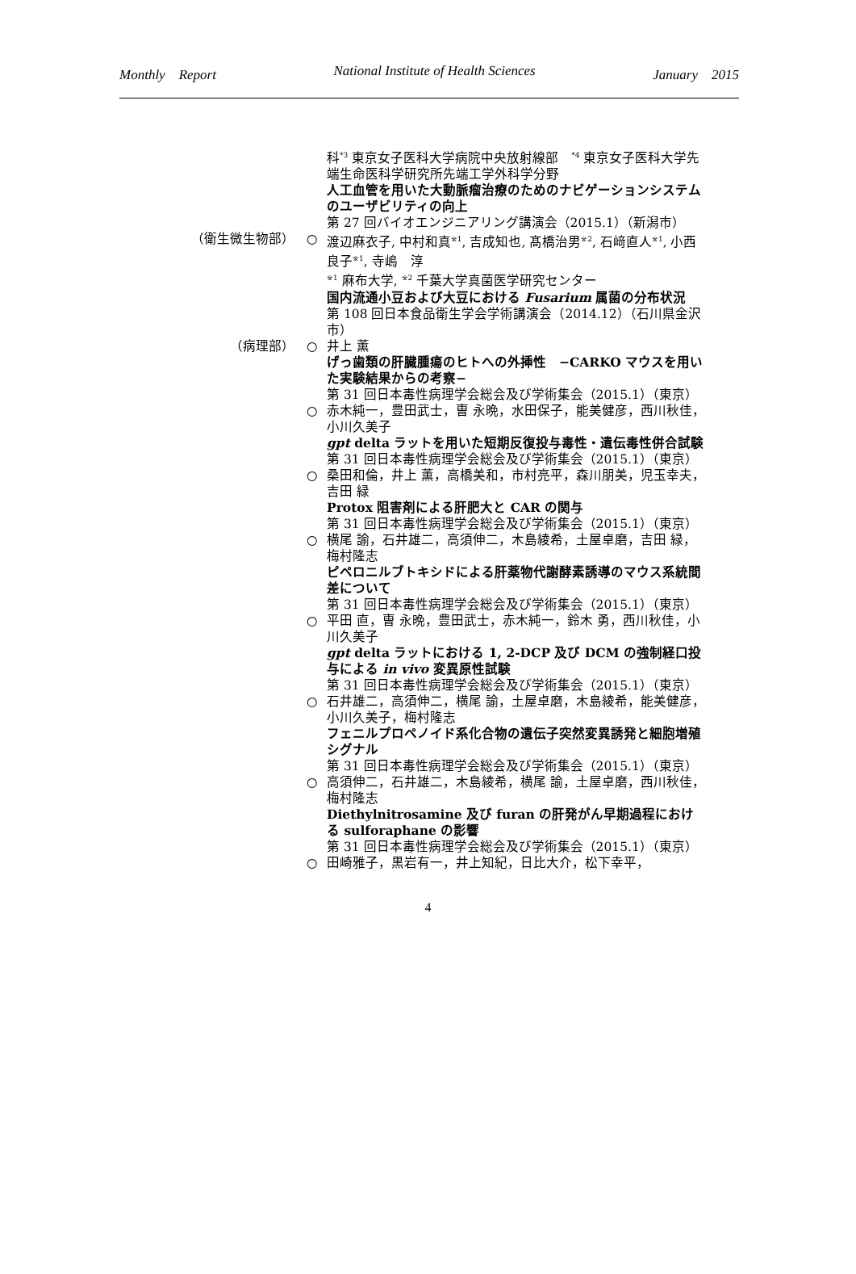Monthly　Report National Institute of Health Sciences January　2015
科<sup>*3</sup> 東京女子医科大学病院中央放射線部　<sup>*4</sup> 東京女子医科大学先端生命医科学研究所先端工学外科学分野
人工血管を用いた大動脈瘤治療のためのナビゲーションシステムのユーザビリティの向上
第 27 回バイオエンジニアリング講演会（2015.1）（新潟市）
（衛生微生物部） ○ 渡辺麻衣子, 中村和真<sup>※1</sup>, 吉成知也, 髙橋治男<sup>※2</sup>, 石﨑直人<sup>※1</sup>, 小西良子<sup>※1</sup>, 寺嶋　淳
<sup>※1</sup> 麻布大学, <sup>※2</sup> 千葉大学真菌医学研究センター
国内流通小豆および大豆における Fusarium 属菌の分布状況
第 108 回日本食品衛生学会学術講演会（2014.12）（石川県金沢市）
（病理部） ○ 井上 薫
げっ歯類の肝臓腫瘍のヒトへの外挿性　−CARKO マウスを用いた実験結果からの考察−
第 31 回日本毒性病理学会総会及び学術集会（2015.1）（東京）
○ 赤木純一，豊田武士，曺 永晩，水田保子，能美健彦，西川秋佳，小川久美子
gpt delta ラットを用いた短期反復投与毒性・遺伝毒性併合試験
第 31 回日本毒性病理学会総会及び学術集会（2015.1）（東京）
○ 桑田和倫，井上 薫，高橋美和，市村亮平，森川朋美，児玉幸夫，吉田 緑
Protox 阻害剤による肝肥大と CAR の関与
第 31 回日本毒性病理学会総会及び学術集会（2015.1）（東京）
○ 横尾 諭，石井雄二，高須伸二，木島綾希，土屋卓磨，吉田 緑，梅村隆志
ピペロニルブトキシドによる肝薬物代謝酵素誘導のマウス系統間差について
第 31 回日本毒性病理学会総会及び学術集会（2015.1）（東京）
○ 平田 直，曺 永晩，豊田武士，赤木純一，鈴木 勇，西川秋佳，小川久美子
gpt delta ラットにおける 1, 2-DCP 及び DCM の強制経口投与による in vivo 変異原性試験
第 31 回日本毒性病理学会総会及び学術集会（2015.1）（東京）
○ 石井雄二，高須伸二，横尾 諭，土屋卓磨，木島綾希，能美健彦，小川久美子，梅村隆志
フェニルプロペノイド系化合物の遺伝子突然変異誘発と細胞増殖シグナル
第 31 回日本毒性病理学会総会及び学術集会（2015.1）（東京）
○ 高須伸二，石井雄二，木島綾希，横尾 諭，土屋卓磨，西川秋佳，梅村隆志
Diethylnitrosamine 及び furan の肝発がん早期過程における sulforaphane の影響
第 31 回日本毒性病理学会総会及び学術集会（2015.1）（東京）
○ 田崎雅子，黒岩有一，井上知紀，日比大介，松下幸平，
4